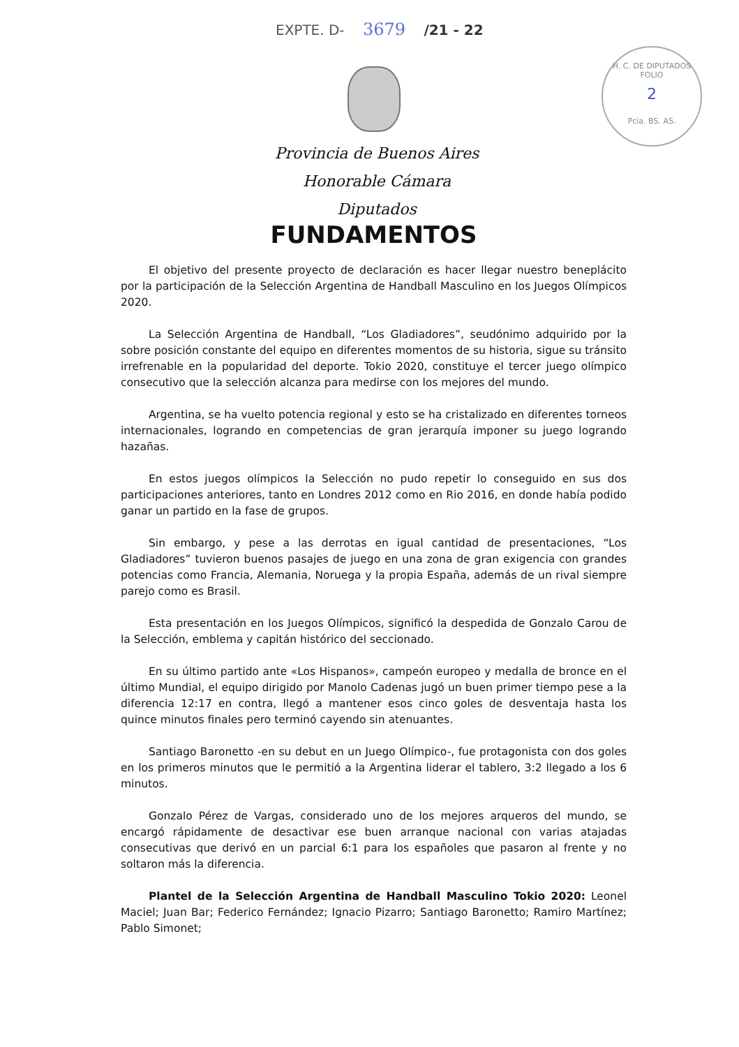EXPTE. D- 3679 /21 - 22
H. C. DE DIPUTADOS
FOLIO
2
Pcia. BS. AS.
Provincia de Buenos Aires
Honorable Cámara Diputados
FUNDAMENTOS
El objetivo del presente proyecto de declaración es hacer llegar nuestro beneplácito por la participación de la Selección Argentina de Handball Masculino en los Juegos Olímpicos 2020.
La Selección Argentina de Handball, “Los Gladiadores”, seudónimo adquirido por la sobre posición constante del equipo en diferentes momentos de su historia, sigue su tránsito irrefrenable en la popularidad del deporte. Tokio 2020, constituye el tercer juego olímpico consecutivo que la selección alcanza para medirse con los mejores del mundo.
Argentina, se ha vuelto potencia regional y esto se ha cristalizado en diferentes torneos internacionales, logrando en competencias de gran jerarquía imponer su juego logrando hazañas.
En estos juegos olímpicos la Selección no pudo repetir lo conseguido en sus dos participaciones anteriores, tanto en Londres 2012 como en Rio 2016, en donde había podido ganar un partido en la fase de grupos.
Sin embargo, y pese a las derrotas en igual cantidad de presentaciones, “Los Gladiadores” tuvieron buenos pasajes de juego en una zona de gran exigencia con grandes potencias como Francia, Alemania, Noruega y la propia España, además de un rival siempre parejo como es Brasil.
Esta presentación en los Juegos Olímpicos, significó la despedida de Gonzalo Carou de la Selección, emblema y capitán histórico del seccionado.
En su último partido ante «Los Hispanos», campeón europeo y medalla de bronce en el último Mundial, el equipo dirigido por Manolo Cadenas jugó un buen primer tiempo pese a la diferencia 12:17 en contra, llegó a mantener esos cinco goles de desventaja hasta los quince minutos finales pero terminó cayendo sin atenuantes.
Santiago Baronetto -en su debut en un Juego Olímpico-, fue protagonista con dos goles en los primeros minutos que le permitió a la Argentina liderar el tablero, 3:2 llegado a los 6 minutos.
Gonzalo Pérez de Vargas, considerado uno de los mejores arqueros del mundo, se encargó rápidamente de desactivar ese buen arranque nacional con varias atajadas consecutivas que derivó en un parcial 6:1 para los españoles que pasaron al frente y no soltaron más la diferencia.
Plantel de la Selección Argentina de Handball Masculino Tokio 2020: Leonel Maciel; Juan Bar; Federico Fernández; Ignacio Pizarro; Santiago Baronetto; Ramiro Martínez; Pablo Simonet;